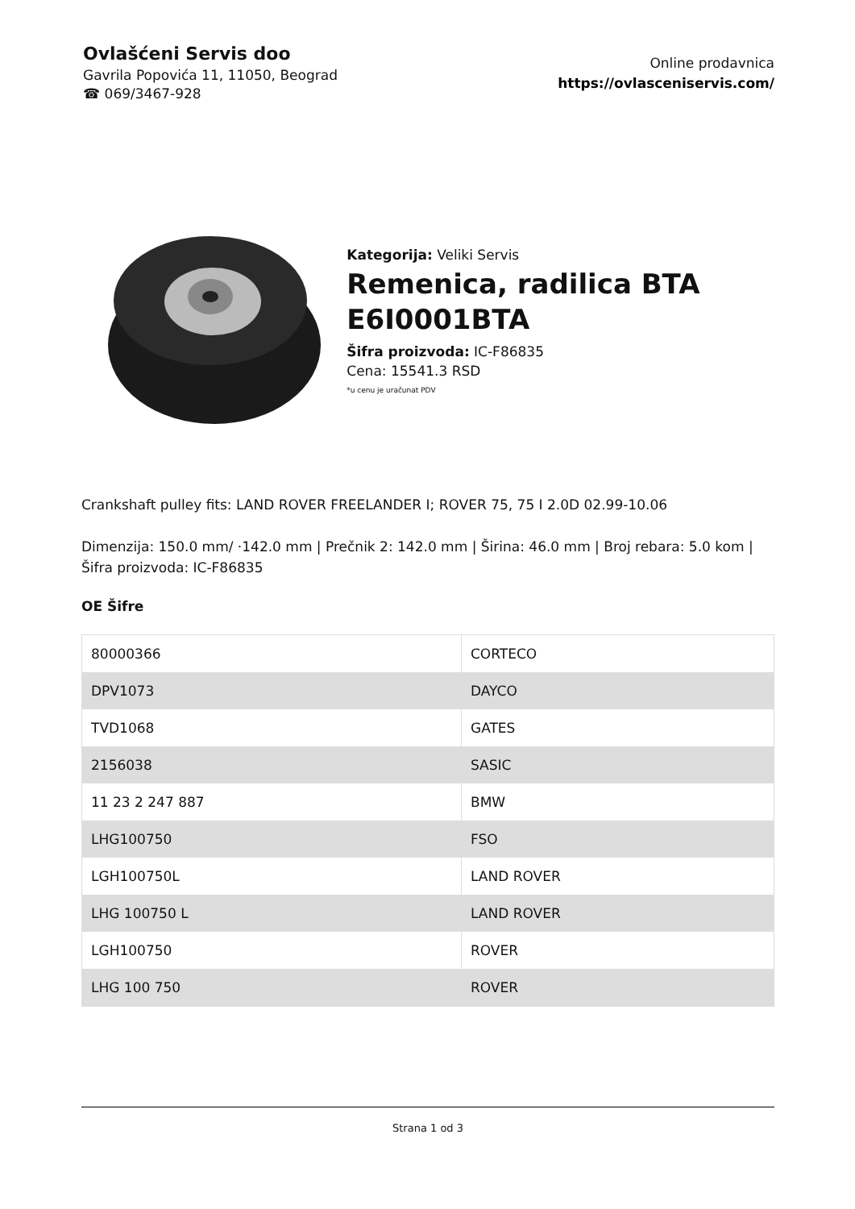Ovlašćeni Servis doo
Gavrila Popovića 11, 11050, Beograd
☎ 069/3467-928
Online prodavnica
https://ovlasceniservis.com/
Kategorija: Veliki Servis
Remenica, radilica BTA E6I0001BTA
Šifra proizvoda: IC-F86835
Cena: 15541.3 RSD
*u cenu je uračunat PDV
Crankshaft pulley fits: LAND ROVER FREELANDER I; ROVER 75, 75 I 2.0D 02.99-10.06
Dimenzija: 150.0 mm/ ·142.0 mm | Prečnik 2: 142.0 mm | Širina: 46.0 mm | Broj rebara: 5.0 kom | Šifra proizvoda: IC-F86835
OE Šifre
| 80000366 | CORTECO |
| DPV1073 | DAYCO |
| TVD1068 | GATES |
| 2156038 | SASIC |
| 11 23 2 247 887 | BMW |
| LHG100750 | FSO |
| LGH100750L | LAND ROVER |
| LHG 100750 L | LAND ROVER |
| LGH100750 | ROVER |
| LHG 100 750 | ROVER |
Strana 1 od 3